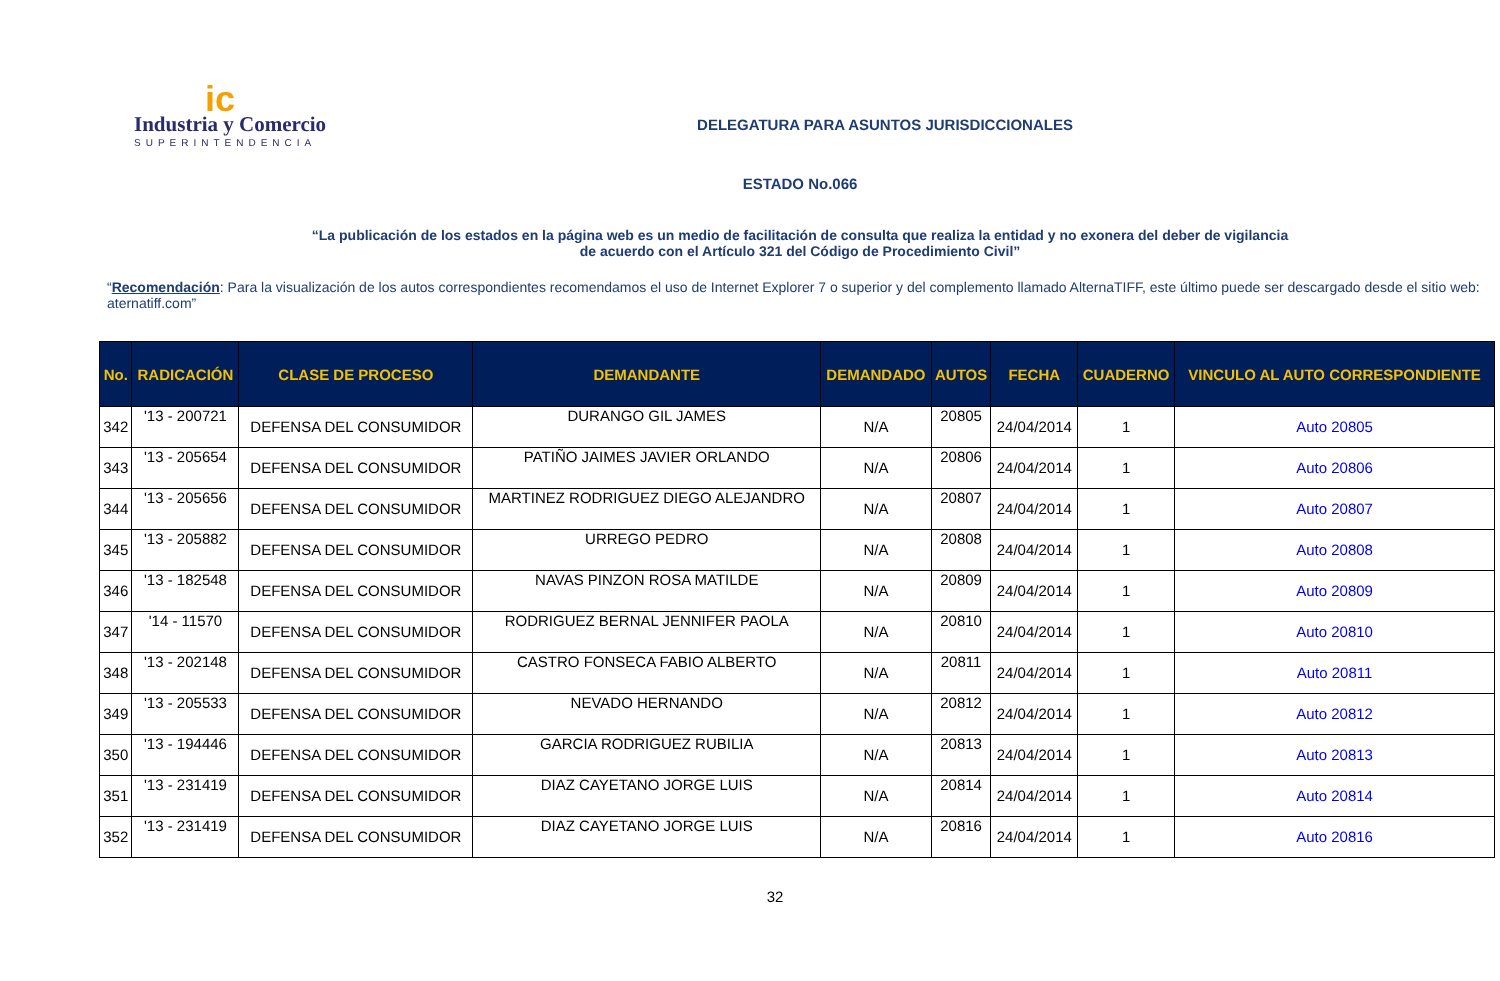ic
Industria y Comercio
SUPERINTENDENCIA
DELEGATURA PARA ASUNTOS JURISDICCIONALES
ESTADO No.066
“La publicación de los estados en la página web es un medio de facilitación de consulta que realiza la entidad y no exonera del deber de vigilancia
de acuerdo con el Artículo 321 del Código de Procedimiento Civil”
“Recomendación: Para la visualización de los autos correspondientes recomendamos el uso de Internet Explorer 7 o superior y del complemento llamado AlternaTIFF, este último puede ser descargado desde el sitio web: aternatiff.com”
| No. | RADICACIÓN | CLASE DE PROCESO | DEMANDANTE | DEMANDADO | AUTOS | FECHA | CUADERNO | VINCULO AL AUTO CORRESPONDIENTE |
| --- | --- | --- | --- | --- | --- | --- | --- | --- |
| 342 | '13 - 200721 | DEFENSA DEL CONSUMIDOR | DURANGO GIL JAMES | N/A | 20805 | 24/04/2014 | 1 | Auto 20805 |
| 343 | '13 - 205654 | DEFENSA DEL CONSUMIDOR | PATIÑO JAIMES JAVIER ORLANDO | N/A | 20806 | 24/04/2014 | 1 | Auto 20806 |
| 344 | '13 - 205656 | DEFENSA DEL CONSUMIDOR | MARTINEZ RODRIGUEZ DIEGO ALEJANDRO | N/A | 20807 | 24/04/2014 | 1 | Auto 20807 |
| 345 | '13 - 205882 | DEFENSA DEL CONSUMIDOR | URREGO PEDRO | N/A | 20808 | 24/04/2014 | 1 | Auto 20808 |
| 346 | '13 - 182548 | DEFENSA DEL CONSUMIDOR | NAVAS PINZON ROSA MATILDE | N/A | 20809 | 24/04/2014 | 1 | Auto 20809 |
| 347 | '14 - 11570 | DEFENSA DEL CONSUMIDOR | RODRIGUEZ BERNAL JENNIFER PAOLA | N/A | 20810 | 24/04/2014 | 1 | Auto 20810 |
| 348 | '13 - 202148 | DEFENSA DEL CONSUMIDOR | CASTRO FONSECA FABIO ALBERTO | N/A | 20811 | 24/04/2014 | 1 | Auto 20811 |
| 349 | '13 - 205533 | DEFENSA DEL CONSUMIDOR | NEVADO HERNANDO | N/A | 20812 | 24/04/2014 | 1 | Auto 20812 |
| 350 | '13 - 194446 | DEFENSA DEL CONSUMIDOR | GARCIA RODRIGUEZ RUBILIA | N/A | 20813 | 24/04/2014 | 1 | Auto 20813 |
| 351 | '13 - 231419 | DEFENSA DEL CONSUMIDOR | DIAZ CAYETANO JORGE LUIS | N/A | 20814 | 24/04/2014 | 1 | Auto 20814 |
| 352 | '13 - 231419 | DEFENSA DEL CONSUMIDOR | DIAZ CAYETANO JORGE LUIS | N/A | 20816 | 24/04/2014 | 1 | Auto 20816 |
32